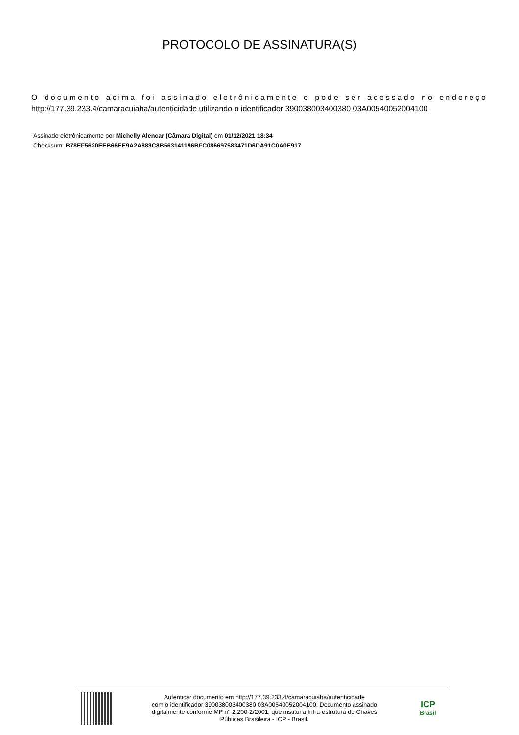PROTOCOLO DE ASSINATURA(S)
O documento acima foi assinado eletrônicamente e pode ser acessado no endereço http://177.39.233.4/camaracuiaba/autenticidade utilizando o identificador 390038003400380 03A00540052004100
Assinado eletrônicamente por Michelly Alencar (Câmara Digital) em 01/12/2021 18:34
Checksum: B78EF5620EEB66EE9A2A883C8B563141196BFC086697583471D6DA91C0A0E917
Autenticar documento em http://177.39.233.4/camaracuiaba/autenticidade
com o identificador 390038003400380 03A00540052004100, Documento assinado
digitalmente conforme MP n° 2.200-2/2001, que institui a Infra-estrutura de Chaves
Públicas Brasileira - ICP - Brasil.
ICP
Brasil